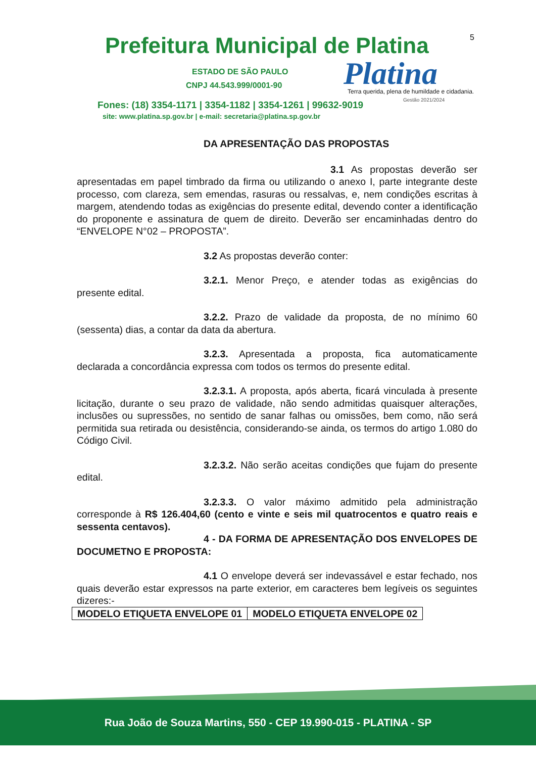Prefeitura Municipal de Platina
5
ESTADO DE SÃO PAULO
CNPJ 44.543.999/0001-90 Platina
Terra querida, plena de humildade e cidadania.
Gestão 2021/2024
Fones: (18) 3354-1171 | 3354-1182 | 3354-1261 | 99632-9019
site: www.platina.sp.gov.br | e-mail: secretaria@platina.sp.gov.br
DA APRESENTAÇÃO DAS PROPOSTAS
3.1 As propostas deverão ser apresentadas em papel timbrado da firma ou utilizando o anexo I, parte integrante deste processo, com clareza, sem emendas, rasuras ou ressalvas, e, nem condições escritas à margem, atendendo todas as exigências do presente edital, devendo conter a identificação do proponente e assinatura de quem de direito. Deverão ser encaminhadas dentro do “ENVELOPE N°02 – PROPOSTA”.
3.2 As propostas deverão conter:
3.2.1. Menor Preço, e atender todas as exigências do presente edital.
3.2.2. Prazo de validade da proposta, de no mínimo 60 (sessenta) dias, a contar da data da abertura.
3.2.3. Apresentada a proposta, fica automaticamente declarada a concordância expressa com todos os termos do presente edital.
3.2.3.1. A proposta, após aberta, ficará vinculada à presente licitação, durante o seu prazo de validade, não sendo admitidas quaisquer alterações, inclusões ou supressões, no sentido de sanar falhas ou omissões, bem como, não será permitida sua retirada ou desistência, considerando-se ainda, os termos do artigo 1.080 do Código Civil.
3.2.3.2. Não serão aceitas condições que fujam do presente edital.
3.2.3.3. O valor máximo admitido pela administração corresponde à R$ 126.404,60 (cento e vinte e seis mil quatrocentos e quatro reais e sessenta centavos).
4 - DA FORMA DE APRESENTAÇÃO DOS ENVELOPES DE DOCUMETNO E PROPOSTA:
4.1 O envelope deverá ser indevassável e estar fechado, nos quais deverão estar expressos na parte exterior, em caracteres bem legíveis os seguintes dizeres:-
| MODELO ETIQUETA ENVELOPE 01 | MODELO ETIQUETA ENVELOPE 02 |
Rua João de Souza Martins, 550 - CEP 19.990-015 - PLATINA - SP